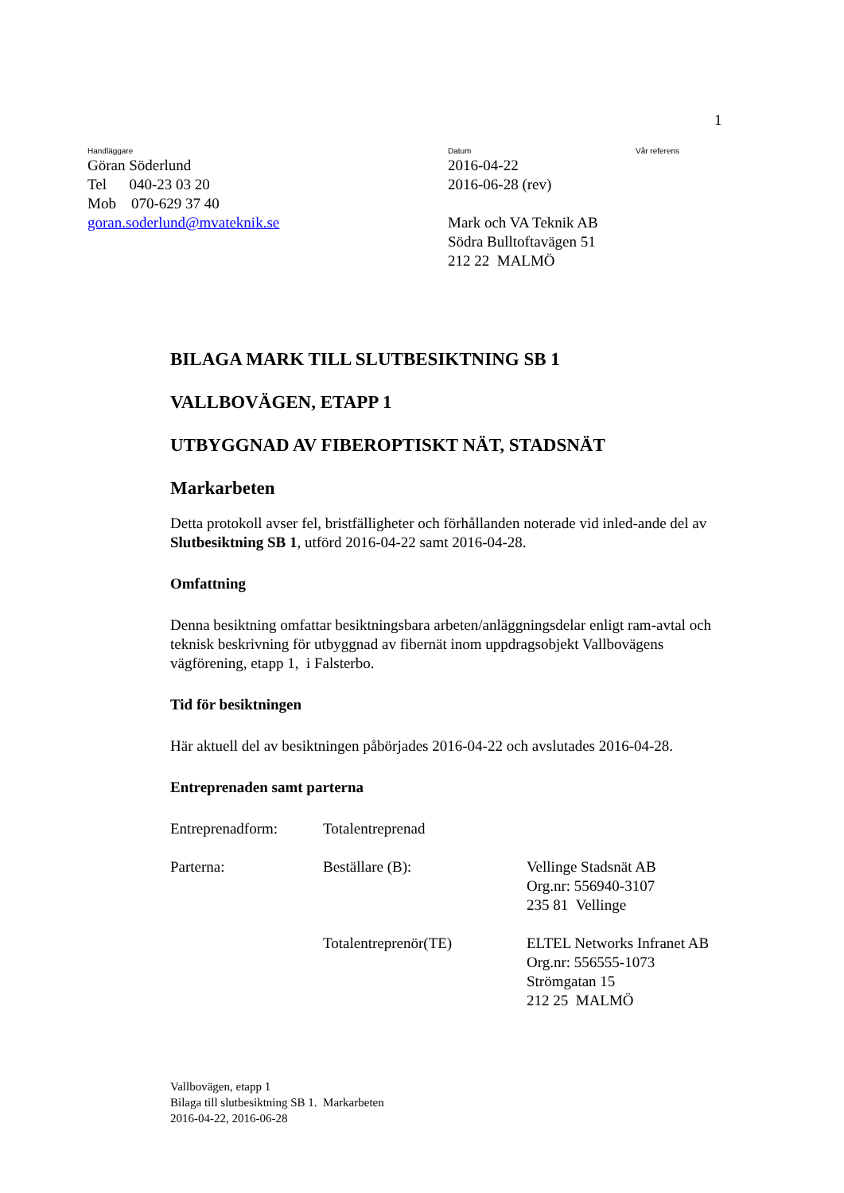1
Handläggare
Göran Söderlund
Tel 040-23 03 20
Mob 070-629 37 40
goran.soderlund@mvateknik.se
Datum
2016-04-22
2016-06-28 (rev)
Mark och VA Teknik AB
Södra Bulltoftavägen 51
212 22 MALMÖ
Vår referens
BILAGA MARK TILL SLUTBESIKTNING SB 1
VALLBOVÄGEN, ETAPP 1
UTBYGGNAD AV FIBEROPTISKT NÄT, STADSNÄT
Markarbeten
Detta protokoll avser fel, bristfälligheter och förhållanden noterade vid inled-ande del av Slutbesiktning SB 1, utförd 2016-04-22 samt 2016-04-28.
Omfattning
Denna besiktning omfattar besiktningsbara arbeten/anläggningsdelar enligt ram-avtal och teknisk beskrivning för utbyggnad av fibernät inom uppdragsobjekt Vallbovägens vägförening, etapp 1, i Falsterbo.
Tid för besiktningen
Här aktuell del av besiktningen påbörjades 2016-04-22 och avslutades 2016-04-28.
Entreprenaden samt parterna
| Entreprenadform: | Totalentreprenad | |
| Parterna: | Beställare (B): | Vellinge Stadsnät AB Org.nr: 556940-3107 235 81 Vellinge |
| | Totalentreprenör(TE) | ELTEL Networks Infranet AB Org.nr: 556555-1073 Strömgatan 15 212 25 MALMÖ |
Vallbovägen, etapp 1
Bilaga till slutbesiktning SB 1. Markarbeten
2016-04-22, 2016-06-28